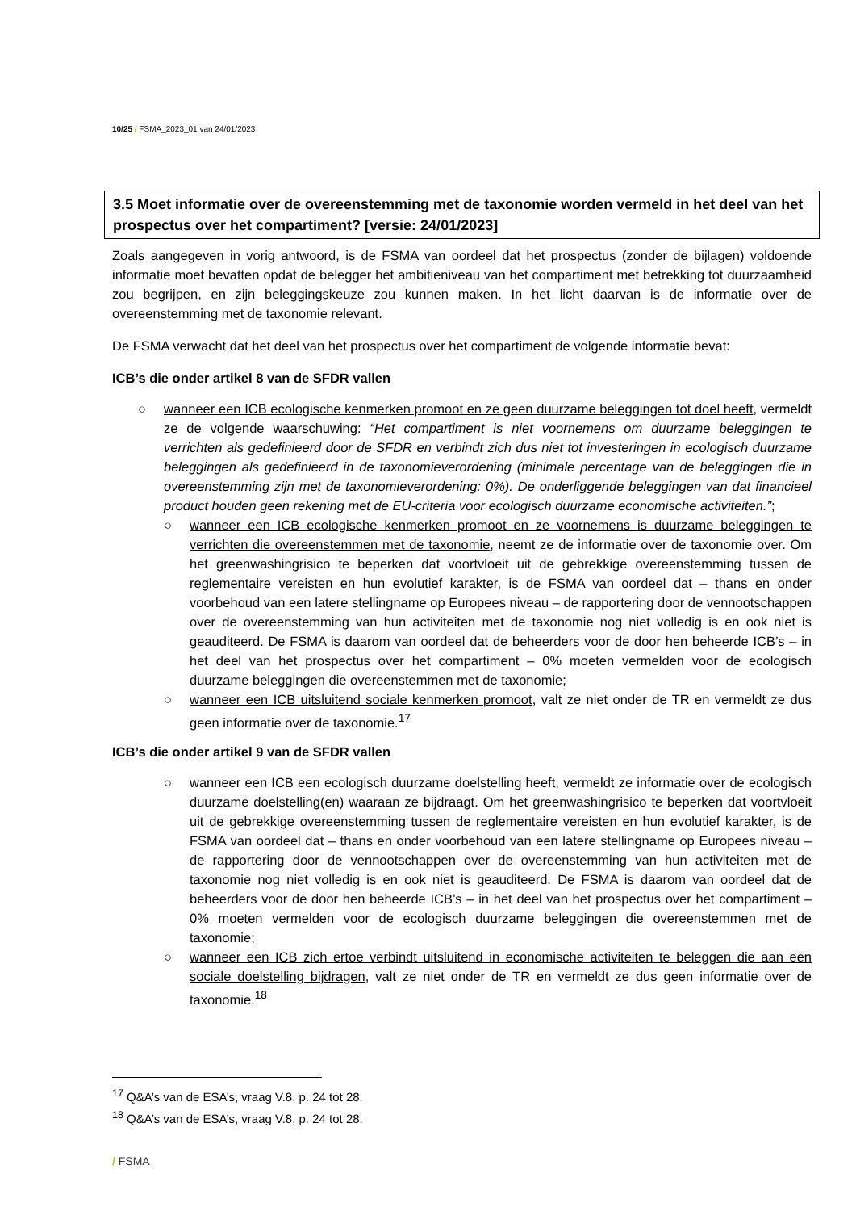10/25 / FSMA_2023_01 van 24/01/2023
3.5 Moet informatie over de overeenstemming met de taxonomie worden vermeld in het deel van het prospectus over het compartiment? [versie: 24/01/2023]
Zoals aangegeven in vorig antwoord, is de FSMA van oordeel dat het prospectus (zonder de bijlagen) voldoende informatie moet bevatten opdat de belegger het ambitieniveau van het compartiment met betrekking tot duurzaamheid zou begrijpen, en zijn beleggingskeuze zou kunnen maken. In het licht daarvan is de informatie over de overeenstemming met de taxonomie relevant.
De FSMA verwacht dat het deel van het prospectus over het compartiment de volgende informatie bevat:
ICB’s die onder artikel 8 van de SFDR vallen
○ wanneer een ICB ecologische kenmerken promoot en ze geen duurzame beleggingen tot doel heeft, vermeldt ze de volgende waarschuwing: “Het compartiment is niet voornemens om duurzame beleggingen te verrichten als gedefinieerd door de SFDR en verbindt zich dus niet tot investeringen in ecologisch duurzame beleggingen als gedefinieerd in de taxonomieverordening (minimale percentage van de beleggingen die in overeenstemming zijn met de taxonomieverordening: 0%). De onderliggende beleggingen van dat financieel product houden geen rekening met de EU-criteria voor ecologisch duurzame economische activiteiten.”;
○ wanneer een ICB ecologische kenmerken promoot en ze voornemens is duurzame beleggingen te verrichten die overeenstemmen met de taxonomie, neemt ze de informatie over de taxonomie over. Om het greenwashingrisico te beperken dat voortvloeit uit de gebrekkige overeenstemming tussen de reglementaire vereisten en hun evolutief karakter, is de FSMA van oordeel dat – thans en onder voorbehoud van een latere stellingname op Europees niveau – de rapportering door de vennootschappen over de overeenstemming van hun activiteiten met de taxonomie nog niet volledig is en ook niet is geauditeerd. De FSMA is daarom van oordeel dat de beheerders voor de door hen beheerde ICB’s – in het deel van het prospectus over het compartiment – 0% moeten vermelden voor de ecologisch duurzame beleggingen die overeenstemmen met de taxonomie;
○ wanneer een ICB uitsluitend sociale kenmerken promoot, valt ze niet onder de TR en vermeldt ze dus geen informatie over de taxonomie.<sup>17</sup>
ICB’s die onder artikel 9 van de SFDR vallen
○ wanneer een ICB een ecologisch duurzame doelstelling heeft, vermeldt ze informatie over de ecologisch duurzame doelstelling(en) waaraan ze bijdraagt. Om het greenwashingrisico te beperken dat voortvloeit uit de gebrekkige overeenstemming tussen de reglementaire vereisten en hun evolutief karakter, is de FSMA van oordeel dat – thans en onder voorbehoud van een latere stellingname op Europees niveau – de rapportering door de vennootschappen over de overeenstemming van hun activiteiten met de taxonomie nog niet volledig is en ook niet is geauditeerd. De FSMA is daarom van oordeel dat de beheerders voor de door hen beheerde ICB’s – in het deel van het prospectus over het compartiment – 0% moeten vermelden voor de ecologisch duurzame beleggingen die overeenstemmen met de taxonomie;
○ wanneer een ICB zich ertoe verbindt uitsluitend in economische activiteiten te beleggen die aan een sociale doelstelling bijdragen, valt ze niet onder de TR en vermeldt ze dus geen informatie over de taxonomie.<sup>18</sup>
<sup>17</sup> Q&A’s van de ESA’s, vraag V.8, p. 24 tot 28.
<sup>18</sup> Q&A’s van de ESA’s, vraag V.8, p. 24 tot 28.
/ FSMA